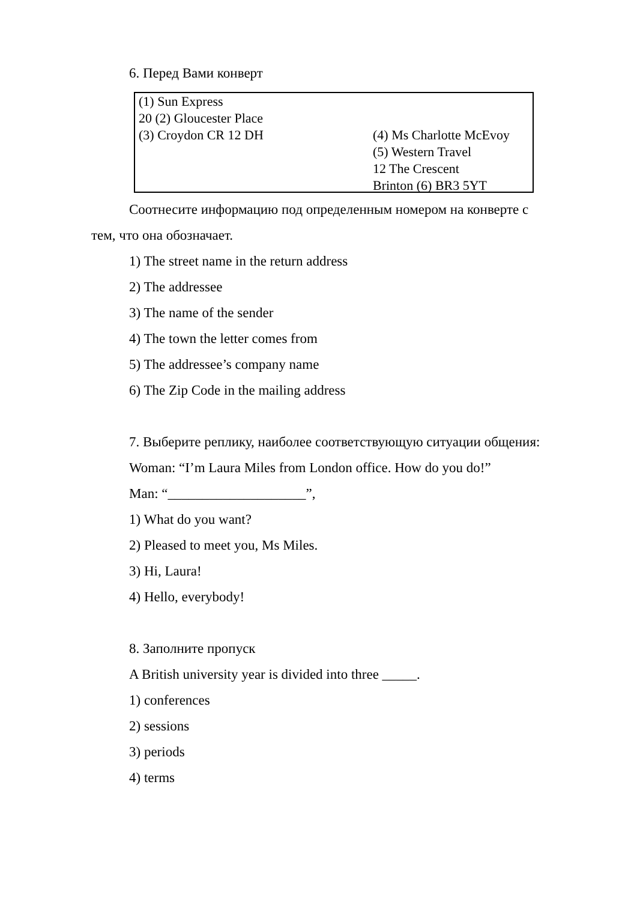6. Перед Вами конверт
(1) Sun Express
20 (2) Gloucester Place
(3) Croydon CR 12 DH
(4) Ms Charlotte McEvoy
(5) Western Travel
12 The Crescent
Brinton (6) BR3 5YT
Соотнесите информацию под определенным номером на конверте с
тем, что она обозначает.
1) The street name in the return address
2) The addressee
3) The name of the sender
4) The town the letter comes from
5) The addressee’s company name
6) The Zip Code in the mailing address
7. Выберите реплику, наиболее соответствующую ситуации общения:
Woman: “I’m Laura Miles from London office. How do you do!”
Man: “____________________”,
1) What do you want?
2) Pleased to meet you, Ms Miles.
3) Hi, Laura!
4) Hello, everybody!
8. Заполните пропуск
A British university year is divided into three _____.
1) conferences
2) sessions
3) periods
4) terms